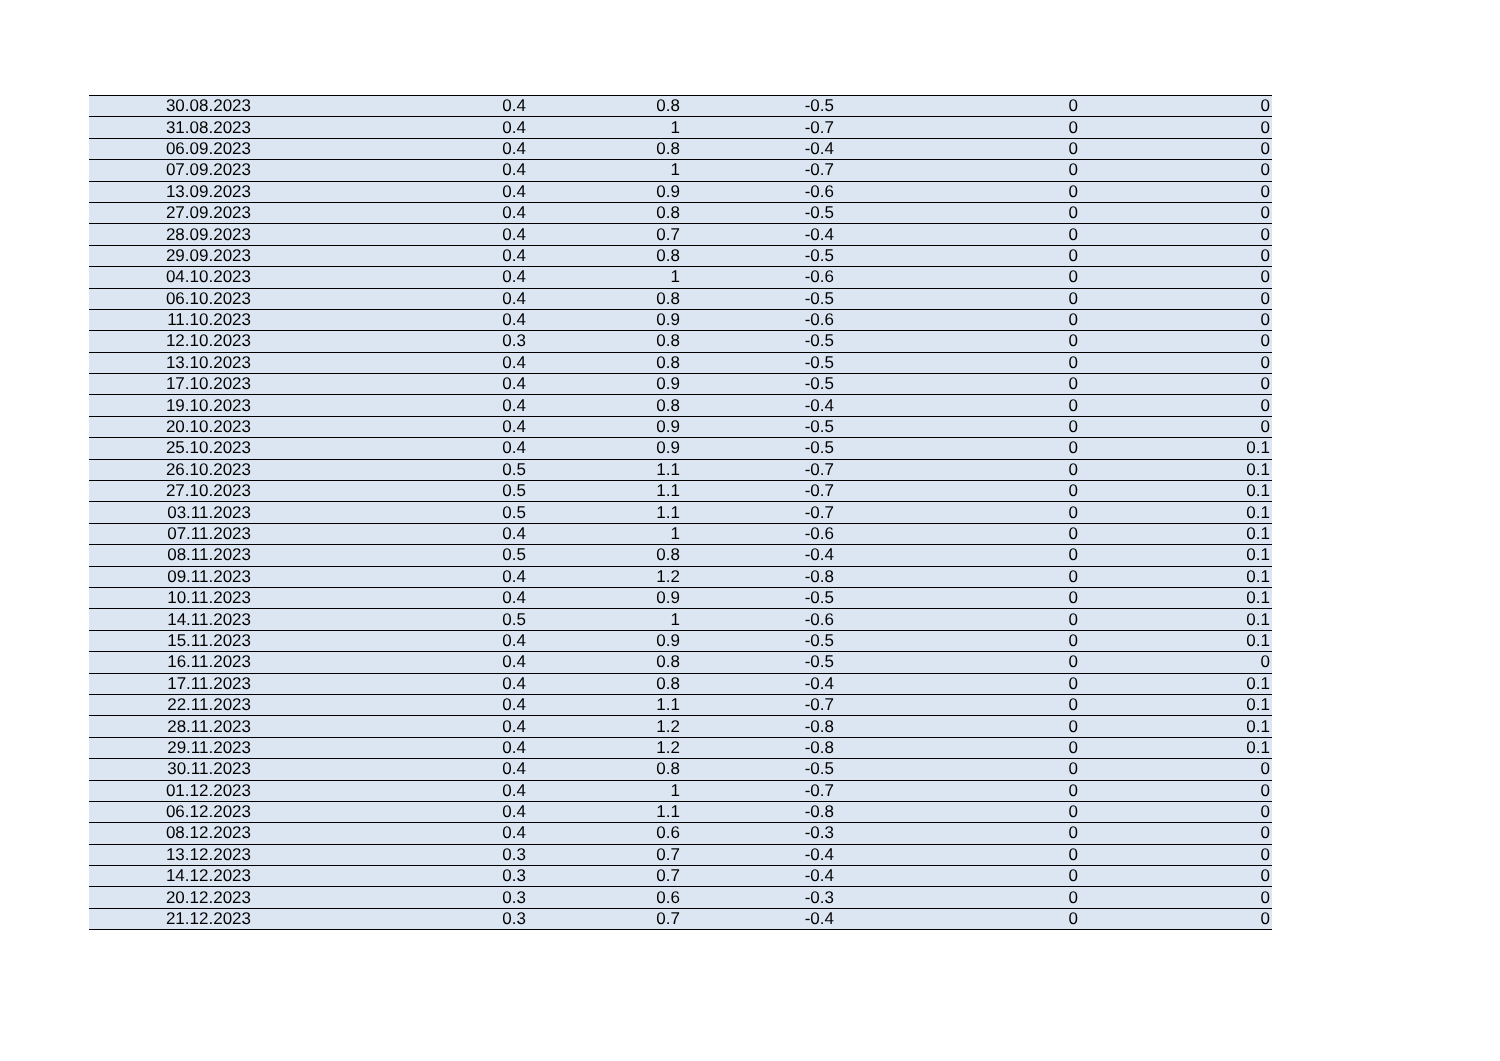| 30.08.2023 | 0.4 | 0.8 | -0.5 | 0 | 0 |
| 31.08.2023 | 0.4 | 1 | -0.7 | 0 | 0 |
| 06.09.2023 | 0.4 | 0.8 | -0.4 | 0 | 0 |
| 07.09.2023 | 0.4 | 1 | -0.7 | 0 | 0 |
| 13.09.2023 | 0.4 | 0.9 | -0.6 | 0 | 0 |
| 27.09.2023 | 0.4 | 0.8 | -0.5 | 0 | 0 |
| 28.09.2023 | 0.4 | 0.7 | -0.4 | 0 | 0 |
| 29.09.2023 | 0.4 | 0.8 | -0.5 | 0 | 0 |
| 04.10.2023 | 0.4 | 1 | -0.6 | 0 | 0 |
| 06.10.2023 | 0.4 | 0.8 | -0.5 | 0 | 0 |
| 11.10.2023 | 0.4 | 0.9 | -0.6 | 0 | 0 |
| 12.10.2023 | 0.3 | 0.8 | -0.5 | 0 | 0 |
| 13.10.2023 | 0.4 | 0.8 | -0.5 | 0 | 0 |
| 17.10.2023 | 0.4 | 0.9 | -0.5 | 0 | 0 |
| 19.10.2023 | 0.4 | 0.8 | -0.4 | 0 | 0 |
| 20.10.2023 | 0.4 | 0.9 | -0.5 | 0 | 0 |
| 25.10.2023 | 0.4 | 0.9 | -0.5 | 0 | 0.1 |
| 26.10.2023 | 0.5 | 1.1 | -0.7 | 0 | 0.1 |
| 27.10.2023 | 0.5 | 1.1 | -0.7 | 0 | 0.1 |
| 03.11.2023 | 0.5 | 1.1 | -0.7 | 0 | 0.1 |
| 07.11.2023 | 0.4 | 1 | -0.6 | 0 | 0.1 |
| 08.11.2023 | 0.5 | 0.8 | -0.4 | 0 | 0.1 |
| 09.11.2023 | 0.4 | 1.2 | -0.8 | 0 | 0.1 |
| 10.11.2023 | 0.4 | 0.9 | -0.5 | 0 | 0.1 |
| 14.11.2023 | 0.5 | 1 | -0.6 | 0 | 0.1 |
| 15.11.2023 | 0.4 | 0.9 | -0.5 | 0 | 0.1 |
| 16.11.2023 | 0.4 | 0.8 | -0.5 | 0 | 0 |
| 17.11.2023 | 0.4 | 0.8 | -0.4 | 0 | 0.1 |
| 22.11.2023 | 0.4 | 1.1 | -0.7 | 0 | 0.1 |
| 28.11.2023 | 0.4 | 1.2 | -0.8 | 0 | 0.1 |
| 29.11.2023 | 0.4 | 1.2 | -0.8 | 0 | 0.1 |
| 30.11.2023 | 0.4 | 0.8 | -0.5 | 0 | 0 |
| 01.12.2023 | 0.4 | 1 | -0.7 | 0 | 0 |
| 06.12.2023 | 0.4 | 1.1 | -0.8 | 0 | 0 |
| 08.12.2023 | 0.4 | 0.6 | -0.3 | 0 | 0 |
| 13.12.2023 | 0.3 | 0.7 | -0.4 | 0 | 0 |
| 14.12.2023 | 0.3 | 0.7 | -0.4 | 0 | 0 |
| 20.12.2023 | 0.3 | 0.6 | -0.3 | 0 | 0 |
| 21.12.2023 | 0.3 | 0.7 | -0.4 | 0 | 0 |